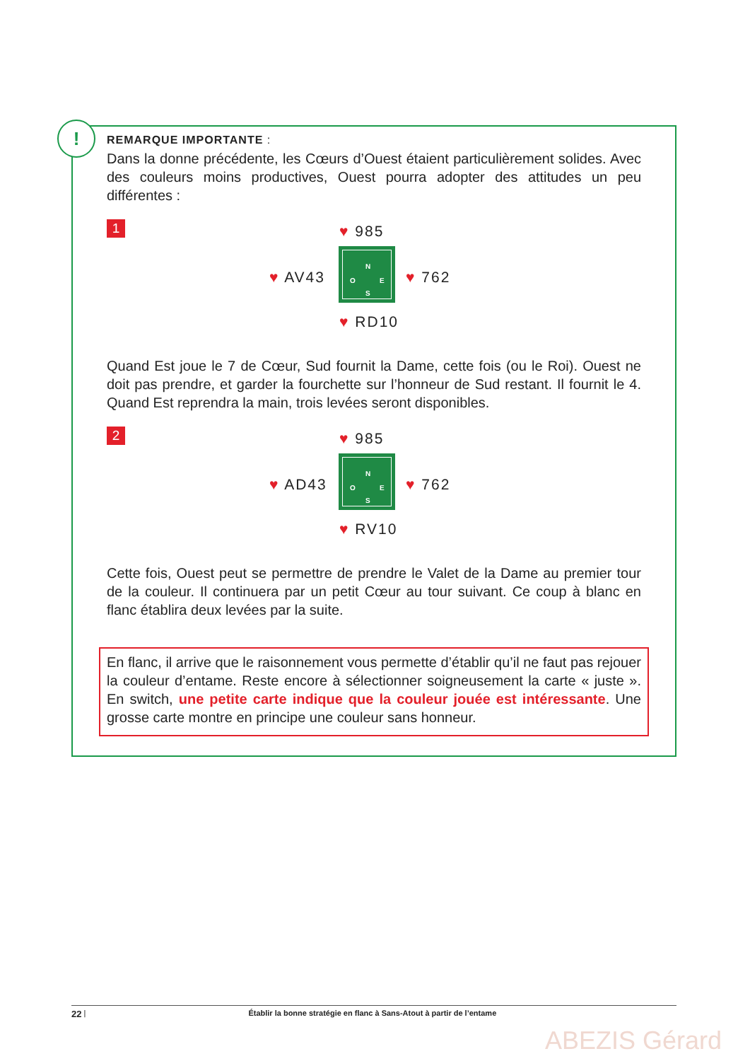!
REMARQUE IMPORTANTE :
Dans la donne précédente, les Cœurs d’Ouest étaient particulièrement solides. Avec des couleurs moins productives, Ouest pourra adopter des attitudes un peu différentes :
1
♥ 985
N
O E
S
♥ AV43 ♥ 762
♥ RD10
Quand Est joue le 7 de Cœur, Sud fournit la Dame, cette fois (ou le Roi). Ouest ne doit pas prendre, et garder la fourchette sur l’honneur de Sud restant. Il fournit le 4. Quand Est reprendra la main, trois levées seront disponibles.
2
♥ 985
N
O E
S
♥ AD43 ♥ 762
♥ RV10
Cette fois, Ouest peut se permettre de prendre le Valet de la Dame au premier tour de la couleur. Il continuera par un petit Cœur au tour suivant. Ce coup à blanc en flanc établira deux levées par la suite.
En flanc, il arrive que le raisonnement vous permette d’établir qu’il ne faut pas rejouer la couleur d’entame. Reste encore à sélectionner soigneusement la carte « juste ». En switch, une petite carte indique que la couleur jouée est intéressante. Une grosse carte montre en principe une couleur sans honneur.
22 | Établir la bonne stratégie en flanc à Sans-Atout à partir de l’entame
ABEZIS Gérard